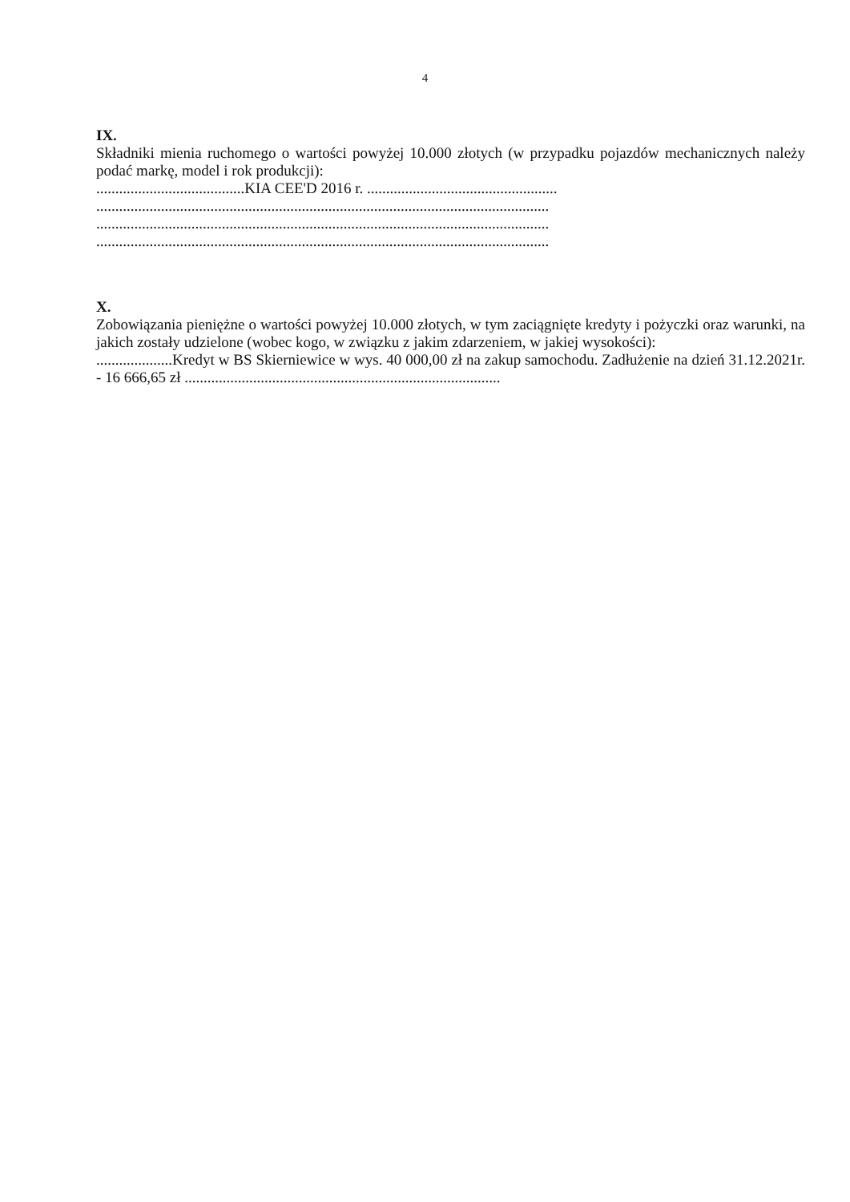4
IX.
Składniki mienia ruchomego o wartości powyżej 10.000 złotych (w przypadku pojazdów mechanicznych należy podać markę, model i rok produkcji):
.......................................KIA CEE'D 2016 r. ..................................................
.......................................................................................................................
.......................................................................................................................
.......................................................................................................................
X.
Zobowiązania pieniężne o wartości powyżej 10.000 złotych, w tym zaciągnięte kredyty i pożyczki oraz warunki, na jakich zostały udzielone (wobec kogo, w związku z jakim zdarzeniem, w jakiej wysokości):
....................Kredyt w BS Skierniewice w wys. 40 000,00 zł na zakup samochodu. Zadłużenie na dzień 31.12.2021r. - 16 666,65 zł ...................................................................................